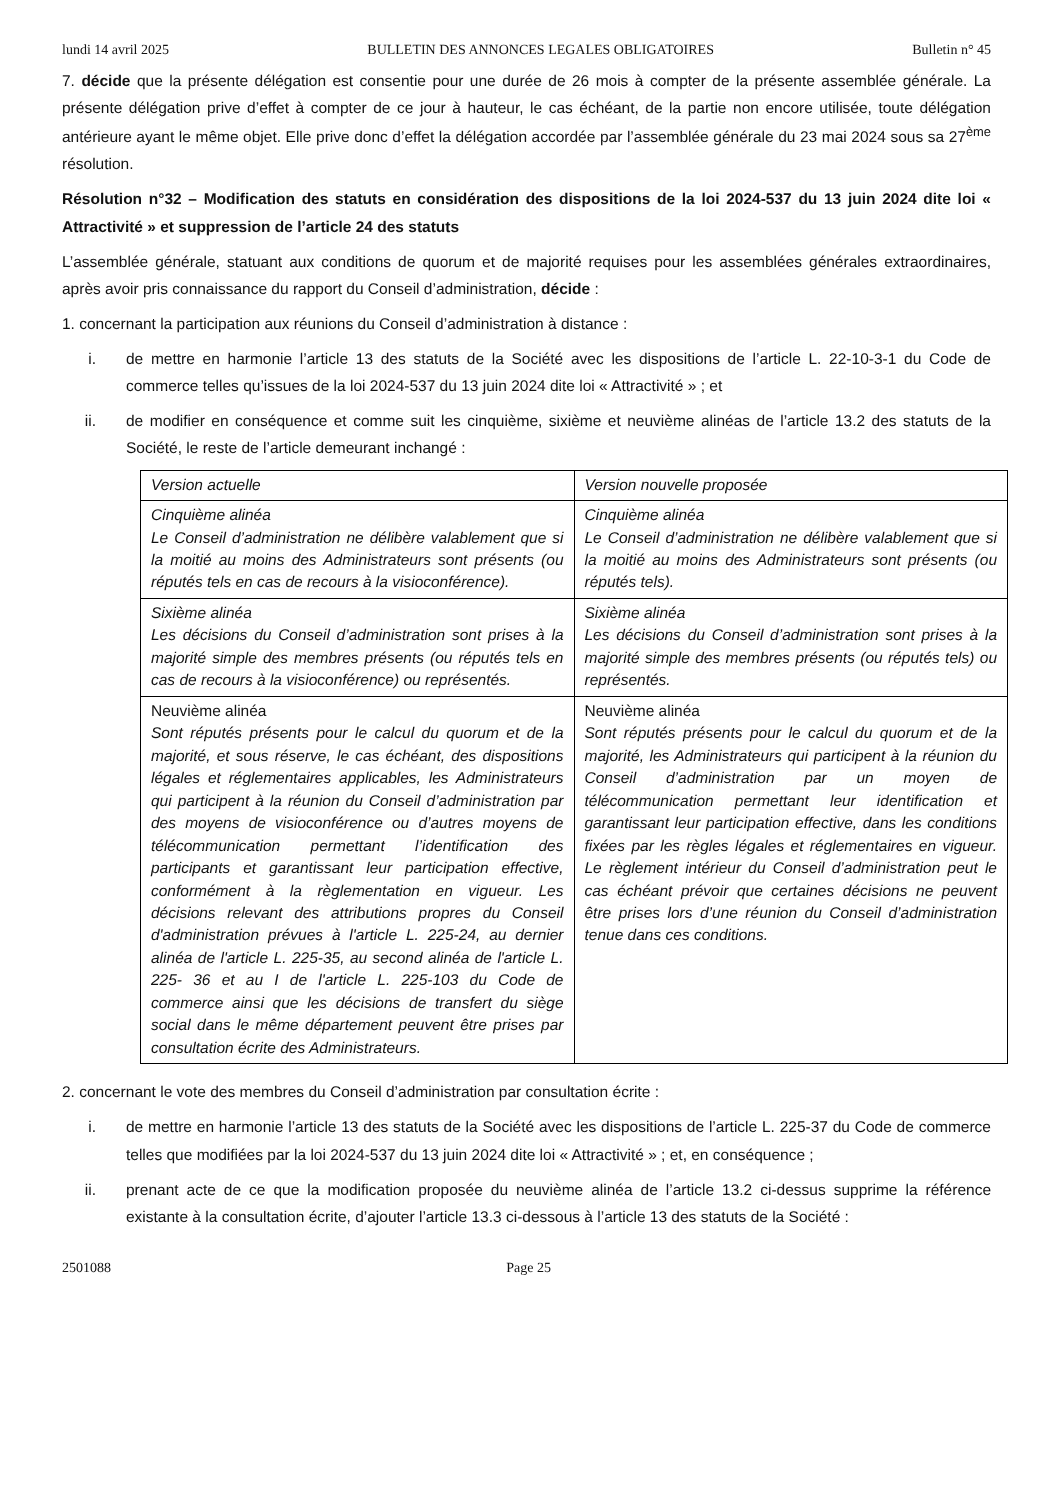lundi 14 avril 2025 BULLETIN DES ANNONCES LEGALES OBLIGATOIRES Bulletin n° 45
7. décide que la présente délégation est consentie pour une durée de 26 mois à compter de la présente assemblée générale. La présente délégation prive d’effet à compter de ce jour à hauteur, le cas échéant, de la partie non encore utilisée, toute délégation antérieure ayant le même objet. Elle prive donc d’effet la délégation accordée par l’assemblée générale du 23 mai 2024 sous sa 27<sup>ème</sup> résolution.
Résolution n°32 – Modification des statuts en considération des dispositions de la loi 2024-537 du 13 juin 2024 dite loi « Attractivité » et suppression de l’article 24 des statuts
L’assemblée générale, statuant aux conditions de quorum et de majorité requises pour les assemblées générales extraordinaires, après avoir pris connaissance du rapport du Conseil d’administration, décide :
1. concernant la participation aux réunions du Conseil d’administration à distance :
i. de mettre en harmonie l’article 13 des statuts de la Société avec les dispositions de l’article L. 22-10-3-1 du Code de commerce telles qu’issues de la loi 2024-537 du 13 juin 2024 dite loi « Attractivité » ; et
ii. de modifier en conséquence et comme suit les cinquième, sixième et neuvième alinéas de l’article 13.2 des statuts de la Société, le reste de l’article demeurant inchangé :
| Version actuelle | Version nouvelle proposée |
| --- | --- |
| Cinquième alinéa Le Conseil d’administration ne délibère valablement que si la moitié au moins des Administrateurs sont présents (ou réputés tels en cas de recours à la visioconférence). | Cinquième alinéa Le Conseil d’administration ne délibère valablement que si la moitié au moins des Administrateurs sont présents (ou réputés tels). |
| Sixième alinéa Les décisions du Conseil d’administration sont prises à la majorité simple des membres présents (ou réputés tels en cas de recours à la visioconférence) ou représentés. | Sixième alinéa Les décisions du Conseil d’administration sont prises à la majorité simple des membres présents (ou réputés tels) ou représentés. |
| Neuvième alinéa Sont réputés présents pour le calcul du quorum et de la majorité, et sous réserve, le cas échéant, des dispositions légales et réglementaires applicables, les Administrateurs qui participent à la réunion du Conseil d’administration par des moyens de visioconférence ou d’autres moyens de télécommunication permettant l’identification des participants et garantissant leur participation effective, conformément à la règlementation en vigueur. Les décisions relevant des attributions propres du Conseil d'administration prévues à l'article L. 225-24, au dernier alinéa de l'article L. 225-35, au second alinéa de l'article L. 225- 36 et au I de l'article L. 225-103 du Code de commerce ainsi que les décisions de transfert du siège social dans le même département peuvent être prises par consultation écrite des Administrateurs. | Neuvième alinéa Sont réputés présents pour le calcul du quorum et de la majorité, les Administrateurs qui participent à la réunion du Conseil d’administration par un moyen de télécommunication permettant leur identification et garantissant leur participation effective, dans les conditions fixées par les règles légales et réglementaires en vigueur. Le règlement intérieur du Conseil d’administration peut le cas échéant prévoir que certaines décisions ne peuvent être prises lors d’une réunion du Conseil d’administration tenue dans ces conditions. |
2. concernant le vote des membres du Conseil d’administration par consultation écrite :
i. de mettre en harmonie l’article 13 des statuts de la Société avec les dispositions de l’article L. 225-37 du Code de commerce telles que modifiées par la loi 2024-537 du 13 juin 2024 dite loi « Attractivité » ; et, en conséquence ;
ii. prenant acte de ce que la modification proposée du neuvième alinéa de l’article 13.2 ci-dessus supprime la référence existante à la consultation écrite, d’ajouter l’article 13.3 ci-dessous à l’article 13 des statuts de la Société :
2501088 Page 25